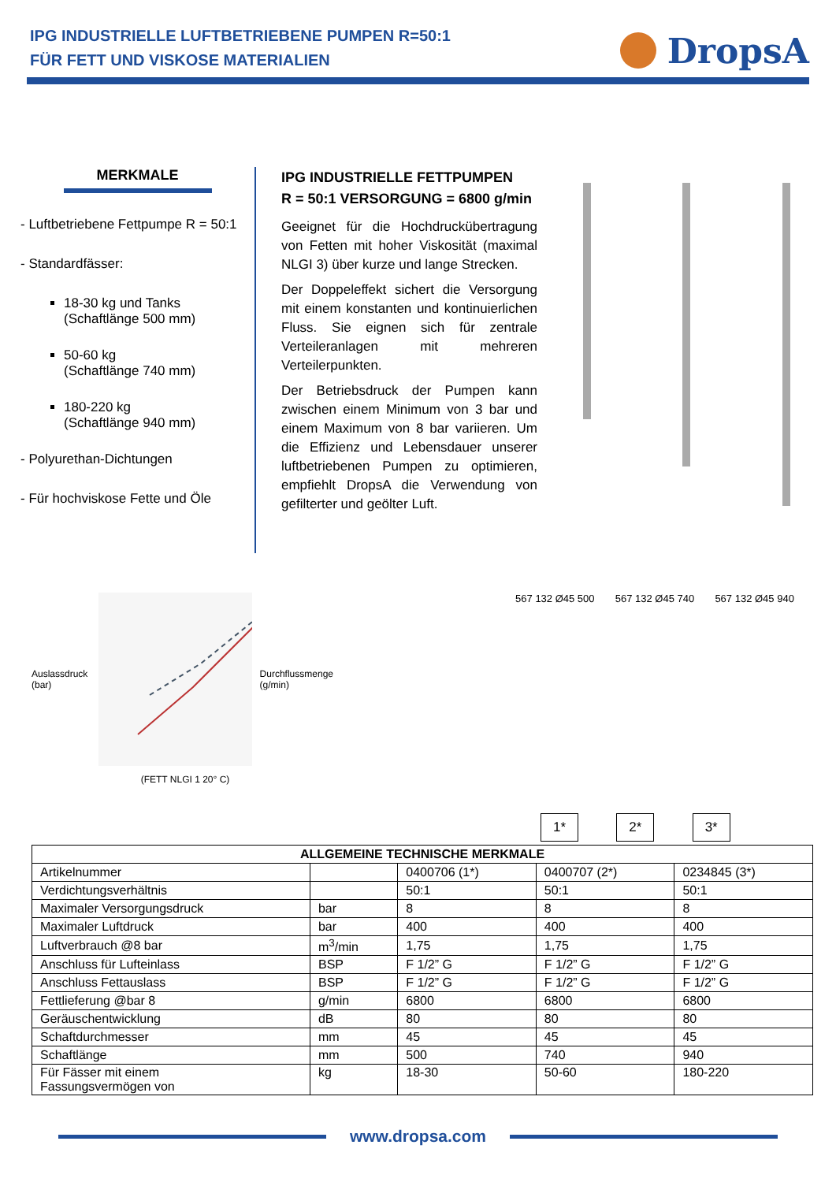IPG INDUSTRIELLE LUFTBETRIEBENE PUMPEN R=50:1
FÜR FETT UND VISKOSE MATERIALIEN
DropsA
MERKMALE
- Luftbetriebene Fettpumpe R = 50:1
- Standardfässer:
18-30 kg und Tanks
(Schaftlänge 500 mm)
50-60 kg
(Schaftlänge 740 mm)
180-220 kg
(Schaftlänge 940 mm)
- Polyurethan-Dichtungen
- Für hochviskose Fette und Öle
IPG INDUSTRIELLE FETTPUMPEN
R = 50:1 VERSORGUNG = 6800 g/min
Geeignet für die Hochdruckübertragung von Fetten mit hoher Viskosität (maximal NLGI 3) über kurze und lange Strecken.
Der Doppeleffekt sichert die Versorgung mit einem konstanten und kontinuierlichen Fluss. Sie eignen sich für zentrale Verteileranlagen mit mehreren Verteilerpunkten.
Der Betriebsdruck der Pumpen kann zwischen einem Minimum von 3 bar und einem Maximum von 8 bar variieren. Um die Effizienz und Lebensdauer unserer luftbetriebenen Pumpen zu optimieren, empfiehlt DropsA die Verwendung von gefilterter und geölter Luft.
Auslassdruck (bar) Durchflussmenge (g/min)
(FETT NLGI 1 20° C)
567 132 Ø45 500 567 132 Ø45 740 567 132 Ø45 940
1* 2* 3*
| ALLGEMEINE TECHNISCHE MERKMALE | | | | |
| --- | --- | --- | --- | --- |
| Artikelnummer | | 0400706 (1*) | 0400707 (2*) | 0234845 (3*) |
| Verdichtungsverhältnis | | 50:1 | 50:1 | 50:1 |
| Maximaler Versorgungsdruck | bar | 8 | 8 | 8 |
| Maximaler Luftdruck | bar | 400 | 400 | 400 |
| Luftverbrauch @8 bar | m<sup>3</sup>/min | 1,75 | 1,75 | 1,75 |
| Anschluss für Lufteinlass | BSP | F 1/2” G | F 1/2” G | F 1/2” G |
| Anschluss Fettauslass | BSP | F 1/2” G | F 1/2” G | F 1/2” G |
| Fettlieferung @bar 8 | g/min | 6800 | 6800 | 6800 |
| Geräuschentwicklung | dB | 80 | 80 | 80 |
| Schaftdurchmesser | mm | 45 | 45 | 45 |
| Schaftlänge | mm | 500 | 740 | 940 |
| Für Fässer mit einem Fassungsvermögen von | kg | 18-30 | 50-60 | 180-220 |
www.dropsa.com